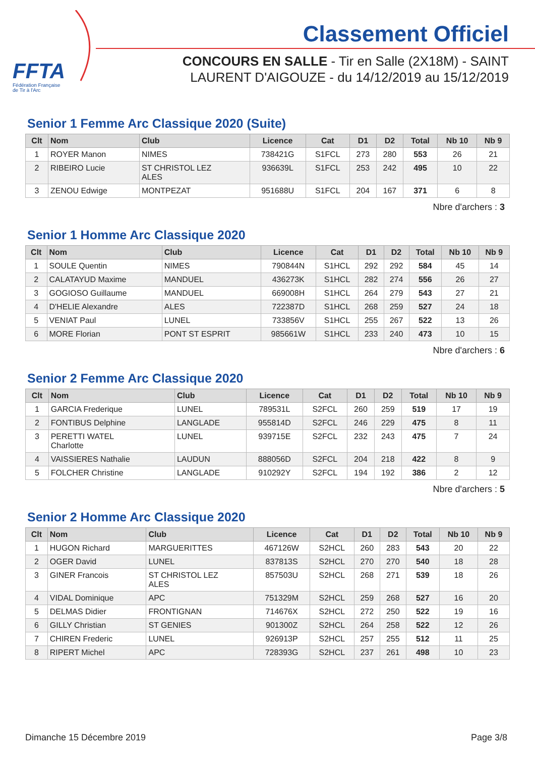FFTA
Fédération Française
de Tir à l'Arc
Classement Officiel
CONCOURS EN SALLE - Tir en Salle (2X18M) - SAINT LAURENT D'AIGOUZE - du 14/12/2019 au 15/12/2019
Senior 1 Femme Arc Classique 2020 (Suite)
| Clt | Nom | Club | Licence | Cat | D1 | D2 | Total | Nb 10 | Nb 9 |
| --- | --- | --- | --- | --- | --- | --- | --- | --- | --- |
| 1 | ROYER Manon | NIMES | 738421G | S1FCL | 273 | 280 | 553 | 26 | 21 |
| 2 | RIBEIRO Lucie | ST CHRISTOL LEZ ALES | 936639L | S1FCL | 253 | 242 | 495 | 10 | 22 |
| 3 | ZENOU Edwige | MONTPEZAT | 951688U | S1FCL | 204 | 167 | 371 | 6 | 8 |
Nbre d'archers : 3
Senior 1 Homme Arc Classique 2020
| Clt | Nom | Club | Licence | Cat | D1 | D2 | Total | Nb 10 | Nb 9 |
| --- | --- | --- | --- | --- | --- | --- | --- | --- | --- |
| 1 | SOULE Quentin | NIMES | 790844N | S1HCL | 292 | 292 | 584 | 45 | 14 |
| 2 | CALATAYUD Maxime | MANDUEL | 436273K | S1HCL | 282 | 274 | 556 | 26 | 27 |
| 3 | GOGIOSO Guillaume | MANDUEL | 669008H | S1HCL | 264 | 279 | 543 | 27 | 21 |
| 4 | D'HELIE Alexandre | ALES | 722387D | S1HCL | 268 | 259 | 527 | 24 | 18 |
| 5 | VENIAT Paul | LUNEL | 733856V | S1HCL | 255 | 267 | 522 | 13 | 26 |
| 6 | MORE Florian | PONT ST ESPRIT | 985661W | S1HCL | 233 | 240 | 473 | 10 | 15 |
Nbre d'archers : 6
Senior 2 Femme Arc Classique 2020
| Clt | Nom | Club | Licence | Cat | D1 | D2 | Total | Nb 10 | Nb 9 |
| --- | --- | --- | --- | --- | --- | --- | --- | --- | --- |
| 1 | GARCIA Frederique | LUNEL | 789531L | S2FCL | 260 | 259 | 519 | 17 | 19 |
| 2 | FONTIBUS Delphine | LANGLADE | 955814D | S2FCL | 246 | 229 | 475 | 8 | 11 |
| 3 | PERETTI WATEL Charlotte | LUNEL | 939715E | S2FCL | 232 | 243 | 475 | 7 | 24 |
| 4 | VAISSIERES Nathalie | LAUDUN | 888056D | S2FCL | 204 | 218 | 422 | 8 | 9 |
| 5 | FOLCHER Christine | LANGLADE | 910292Y | S2FCL | 194 | 192 | 386 | 2 | 12 |
Nbre d'archers : 5
Senior 2 Homme Arc Classique 2020
| Clt | Nom | Club | Licence | Cat | D1 | D2 | Total | Nb 10 | Nb 9 |
| --- | --- | --- | --- | --- | --- | --- | --- | --- | --- |
| 1 | HUGON Richard | MARGUERITTES | 467126W | S2HCL | 260 | 283 | 543 | 20 | 22 |
| 2 | OGER David | LUNEL | 837813S | S2HCL | 270 | 270 | 540 | 18 | 28 |
| 3 | GINER Francois | ST CHRISTOL LEZ ALES | 857503U | S2HCL | 268 | 271 | 539 | 18 | 26 |
| 4 | VIDAL Dominique | APC | 751329M | S2HCL | 259 | 268 | 527 | 16 | 20 |
| 5 | DELMAS Didier | FRONTIGNAN | 714676X | S2HCL | 272 | 250 | 522 | 19 | 16 |
| 6 | GILLY Christian | ST GENIES | 901300Z | S2HCL | 264 | 258 | 522 | 12 | 26 |
| 7 | CHIREN Frederic | LUNEL | 926913P | S2HCL | 257 | 255 | 512 | 11 | 25 |
| 8 | RIPERT Michel | APC | 728393G | S2HCL | 237 | 261 | 498 | 10 | 23 |
Dimanche 15 Décembre 2019 Page 3/8